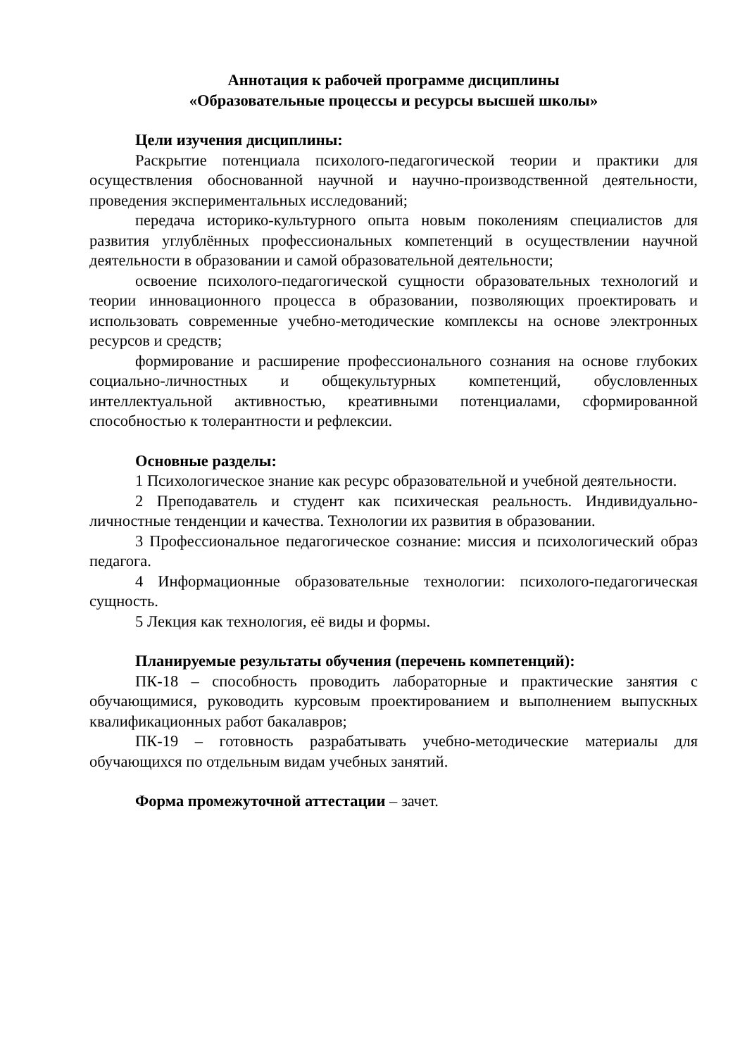Аннотация к рабочей программе дисциплины
«Образовательные процессы и ресурсы высшей школы»
Цели изучения дисциплины:
Раскрытие потенциала психолого-педагогической теории и практики для осуществления обоснованной научной и научно-производственной деятельности, проведения экспериментальных исследований;
передача историко-культурного опыта новым поколениям специалистов для развития углублённых профессиональных компетенций в осуществлении научной деятельности в образовании и самой образовательной деятельности;
освоение психолого-педагогической сущности образовательных технологий и теории инновационного процесса в образовании, позволяющих проектировать и использовать современные учебно-методические комплексы на основе электронных ресурсов и средств;
формирование и расширение профессионального сознания на основе глубоких социально-личностных и общекультурных компетенций, обусловленных интеллектуальной активностью, креативными потенциалами, сформированной способностью к толерантности и рефлексии.
Основные разделы:
1 Психологическое знание как ресурс образовательной и учебной деятельности.
2 Преподаватель и студент как психическая реальность. Индивидуально-личностные тенденции и качества. Технологии их развития в образовании.
3 Профессиональное педагогическое сознание: миссия и психологический образ педагога.
4 Информационные образовательные технологии: психолого-педагогическая сущность.
5 Лекция как технология, её виды и формы.
Планируемые результаты обучения (перечень компетенций):
ПК-18 – способность проводить лабораторные и практические занятия с обучающимися, руководить курсовым проектированием и выполнением выпускных квалификационных работ бакалавров;
ПК-19 – готовность разрабатывать учебно-методические материалы для обучающихся по отдельным видам учебных занятий.
Форма промежуточной аттестации – зачет.